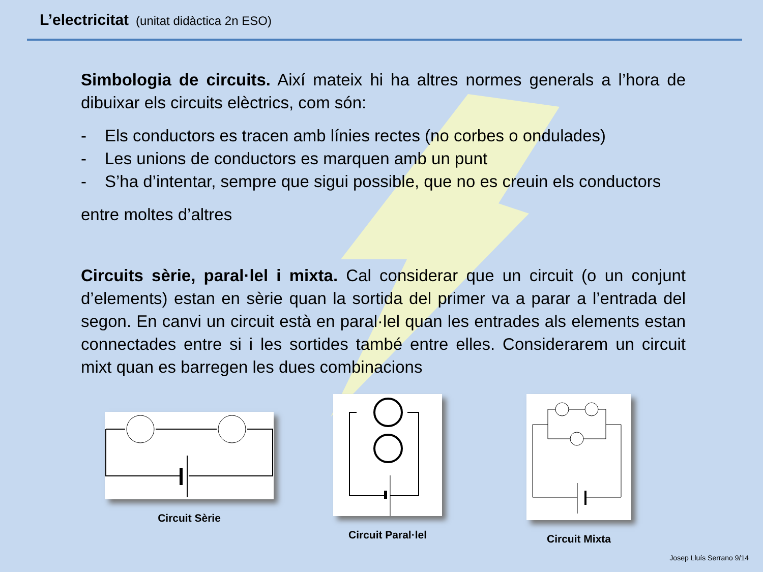L’electricitat (unitat didàctica 2n ESO)
Simbologia de circuits. Així mateix hi ha altres normes generals a l’hora de dibuixar els circuits elèctrics, com són:
- Els conductors es tracen amb línies rectes (no corbes o ondulades)
- Les unions de conductors es marquen amb un punt
- S’ha d’intentar, sempre que sigui possible, que no es creuin els conductors
entre moltes d’altres
Circuits sèrie, paral·lel i mixta. Cal considerar que un circuit (o un conjunt d’elements) estan en sèrie quan la sortida del primer va a parar a l’entrada del segon. En canvi un circuit està en paral·lel quan les entrades als elements estan connectades entre si i les sortides també entre elles. Considerarem un circuit mixt quan es barregen les dues combinacions
Circuit Sèrie
Circuit Paral·lel Circuit Mixta
Josep Lluís Serrano 9/14